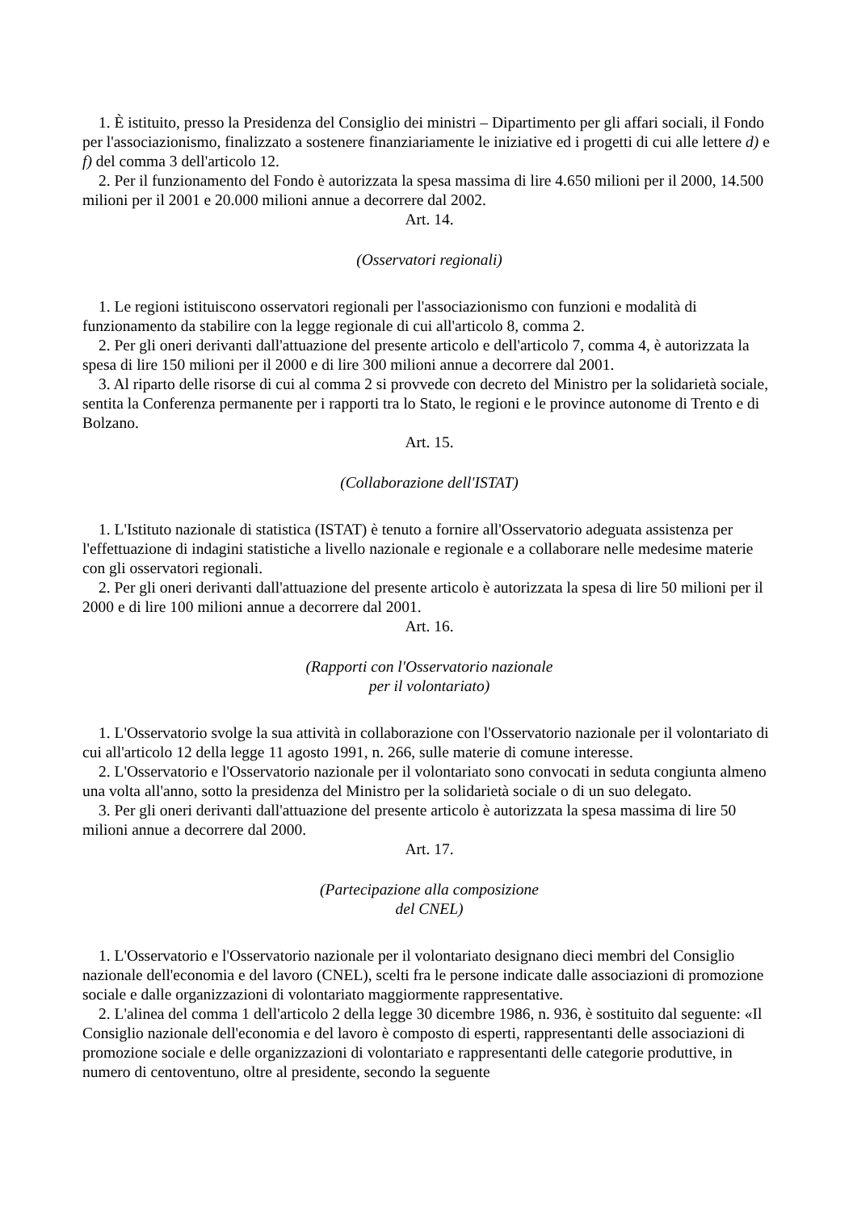1. È istituito, presso la Presidenza del Consiglio dei ministri – Dipartimento per gli affari sociali, il Fondo per l'associazionismo, finalizzato a sostenere finanziariamente le iniziative ed i progetti di cui alle lettere d) e f) del comma 3 dell'articolo 12.
2. Per il funzionamento del Fondo è autorizzata la spesa massima di lire 4.650 milioni per il 2000, 14.500 milioni per il 2001 e 20.000 milioni annue a decorrere dal 2002.
Art. 14.
(Osservatori regionali)
1. Le regioni istituiscono osservatori regionali per l'associazionismo con funzioni e modalità di funzionamento da stabilire con la legge regionale di cui all'articolo 8, comma 2.
2. Per gli oneri derivanti dall'attuazione del presente articolo e dell'articolo 7, comma 4, è autorizzata la spesa di lire 150 milioni per il 2000 e di lire 300 milioni annue a decorrere dal 2001.
3. Al riparto delle risorse di cui al comma 2 si provvede con decreto del Ministro per la solidarietà sociale, sentita la Conferenza permanente per i rapporti tra lo Stato, le regioni e le province autonome di Trento e di Bolzano.
Art. 15.
(Collaborazione dell'ISTAT)
1. L'Istituto nazionale di statistica (ISTAT) è tenuto a fornire all'Osservatorio adeguata assistenza per l'effettuazione di indagini statistiche a livello nazionale e regionale e a collaborare nelle medesime materie con gli osservatori regionali.
2. Per gli oneri derivanti dall'attuazione del presente articolo è autorizzata la spesa di lire 50 milioni per il 2000 e di lire 100 milioni annue a decorrere dal 2001.
Art. 16.
(Rapporti con l'Osservatorio nazionale
per il volontariato)
1. L'Osservatorio svolge la sua attività in collaborazione con l'Osservatorio nazionale per il volontariato di cui all'articolo 12 della legge 11 agosto 1991, n. 266, sulle materie di comune interesse.
2. L'Osservatorio e l'Osservatorio nazionale per il volontariato sono convocati in seduta congiunta almeno una volta all'anno, sotto la presidenza del Ministro per la solidarietà sociale o di un suo delegato.
3. Per gli oneri derivanti dall'attuazione del presente articolo è autorizzata la spesa massima di lire 50 milioni annue a decorrere dal 2000.
Art. 17.
(Partecipazione alla composizione
del CNEL)
1. L'Osservatorio e l'Osservatorio nazionale per il volontariato designano dieci membri del Consiglio nazionale dell'economia e del lavoro (CNEL), scelti fra le persone indicate dalle associazioni di promozione sociale e dalle organizzazioni di volontariato maggiormente rappresentative.
2. L'alinea del comma 1 dell'articolo 2 della legge 30 dicembre 1986, n. 936, è sostituito dal seguente: «Il Consiglio nazionale dell'economia e del lavoro è composto di esperti, rappresentanti delle associazioni di promozione sociale e delle organizzazioni di volontariato e rappresentanti delle categorie produttive, in numero di centoventuno, oltre al presidente, secondo la seguente